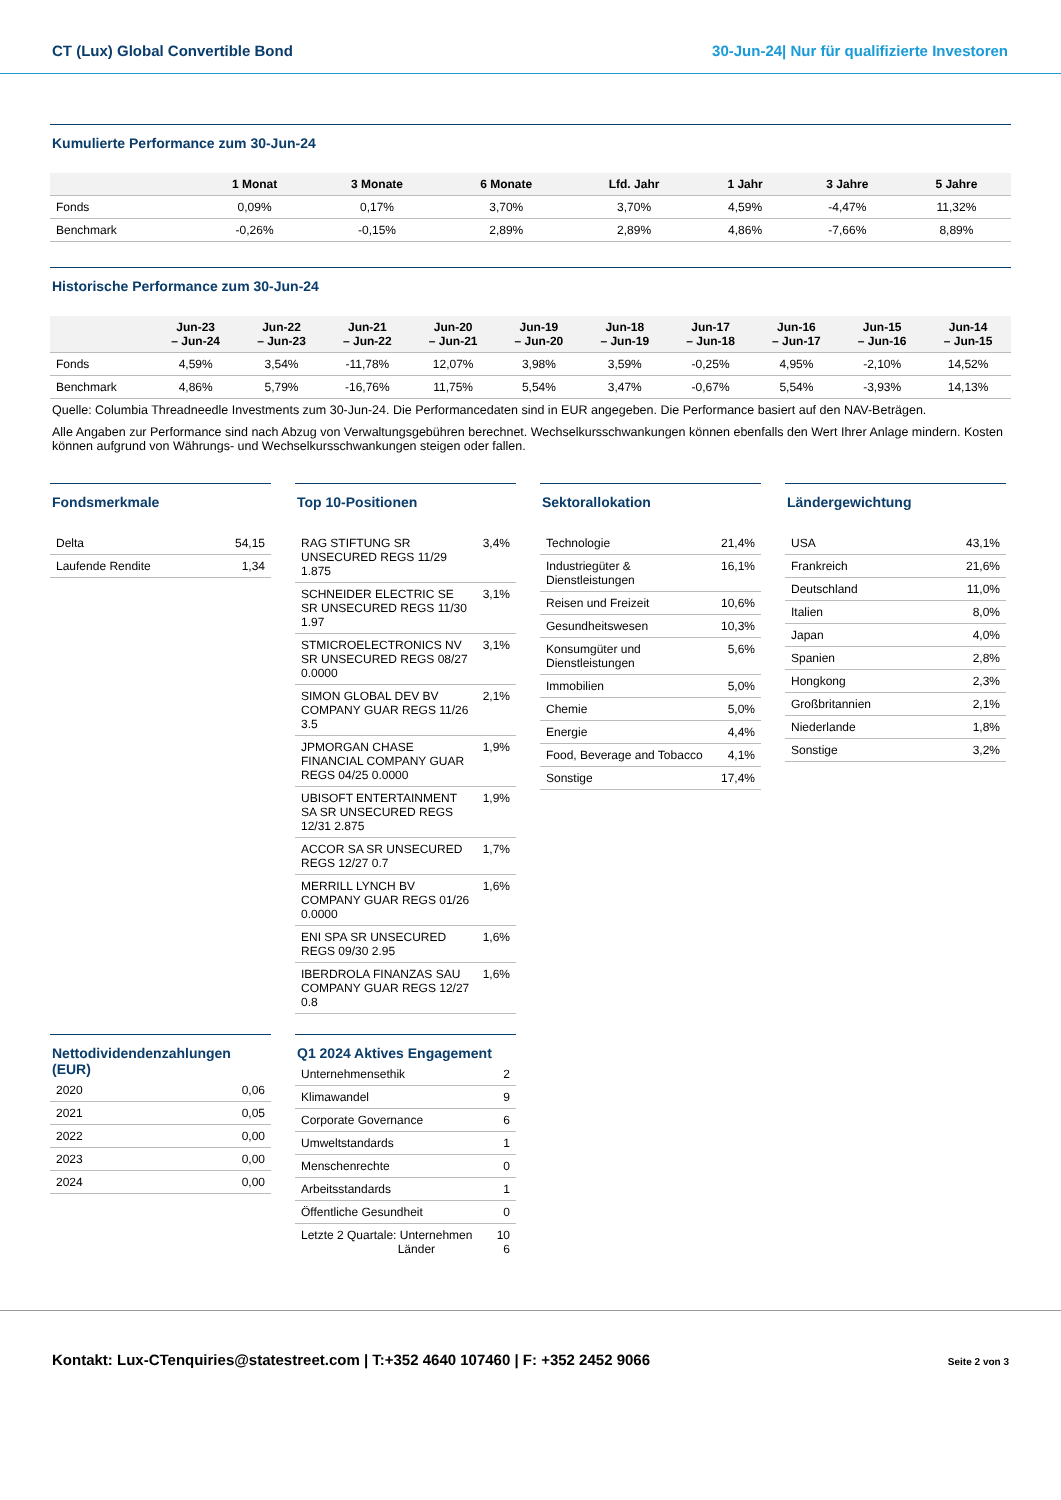CT (Lux) Global Convertible Bond 30-Jun-24| Nur für qualifizierte Investoren
Kumulierte Performance zum 30-Jun-24
| | 1 Monat | 3 Monate | 6 Monate | Lfd. Jahr | 1 Jahr | 3 Jahre | 5 Jahre |
| --- | --- | --- | --- | --- | --- | --- | --- |
| Fonds | 0,09% | 0,17% | 3,70% | 3,70% | 4,59% | -4,47% | 11,32% |
| Benchmark | -0,26% | -0,15% | 2,89% | 2,89% | 4,86% | -7,66% | 8,89% |
Historische Performance zum 30-Jun-24
| | Jun-23 – Jun-24 | Jun-22 – Jun-23 | Jun-21 – Jun-22 | Jun-20 – Jun-21 | Jun-19 – Jun-20 | Jun-18 – Jun-19 | Jun-17 – Jun-18 | Jun-16 – Jun-17 | Jun-15 – Jun-16 | Jun-14 – Jun-15 |
| --- | --- | --- | --- | --- | --- | --- | --- | --- | --- | --- |
| Fonds | 4,59% | 3,54% | -11,78% | 12,07% | 3,98% | 3,59% | -0,25% | 4,95% | -2,10% | 14,52% |
| Benchmark | 4,86% | 5,79% | -16,76% | 11,75% | 5,54% | 3,47% | -0,67% | 5,54% | -3,93% | 14,13% |
Quelle: Columbia Threadneedle Investments zum 30-Jun-24. Die Performancedaten sind in EUR angegeben. Die Performance basiert auf den NAV-Beträgen.
Alle Angaben zur Performance sind nach Abzug von Verwaltungsgebühren berechnet. Wechselkursschwankungen können ebenfalls den Wert Ihrer Anlage mindern. Kosten können aufgrund von Währungs- und Wechselkursschwankungen steigen oder fallen.
Fondsmerkmale
| Delta | 54,15 |
| Laufende Rendite | 1,34 |
Top 10-Positionen
| RAG STIFTUNG SR UNSECURED REGS 11/29 1.875 | 3,4% |
| SCHNEIDER ELECTRIC SE SR UNSECURED REGS 11/30 1.97 | 3,1% |
| STMICROELECTRONICS NV SR UNSECURED REGS 08/27 0.0000 | 3,1% |
| SIMON GLOBAL DEV BV COMPANY GUAR REGS 11/26 3.5 | 2,1% |
| JPMORGAN CHASE FINANCIAL COMPANY GUAR REGS 04/25 0.0000 | 1,9% |
| UBISOFT ENTERTAINMENT SA SR UNSECURED REGS 12/31 2.875 | 1,9% |
| ACCOR SA SR UNSECURED REGS 12/27 0.7 | 1,7% |
| MERRILL LYNCH BV COMPANY GUAR REGS 01/26 0.0000 | 1,6% |
| ENI SPA SR UNSECURED REGS 09/30 2.95 | 1,6% |
| IBERDROLA FINANZAS SAU COMPANY GUAR REGS 12/27 0.8 | 1,6% |
Sektorallokation
| Technologie | 21,4% |
| Industriegüter & Dienstleistungen | 16,1% |
| Reisen und Freizeit | 10,6% |
| Gesundheitswesen | 10,3% |
| Konsumgüter und Dienstleistungen | 5,6% |
| Immobilien | 5,0% |
| Chemie | 5,0% |
| Energie | 4,4% |
| Food, Beverage and Tobacco | 4,1% |
| Sonstige | 17,4% |
Ländergewichtung
| USA | 43,1% |
| Frankreich | 21,6% |
| Deutschland | 11,0% |
| Italien | 8,0% |
| Japan | 4,0% |
| Spanien | 2,8% |
| Hongkong | 2,3% |
| Großbritannien | 2,1% |
| Niederlande | 1,8% |
| Sonstige | 3,2% |
Nettodividendenzahlungen (EUR)
| 2020 | 0,06 |
| 2021 | 0,05 |
| 2022 | 0,00 |
| 2023 | 0,00 |
| 2024 | 0,00 |
Q1 2024 Aktives Engagement
| Unternehmensethik | 2 |
| Klimawandel | 9 |
| Corporate Governance | 6 |
| Umweltstandards | 1 |
| Menschenrechte | 0 |
| Arbeitsstandards | 1 |
| Öffentliche Gesundheit | 0 |
| Letzte 2 Quartale: Unternehmen Länder | 10 6 |
Kontakt: Lux-CTenquiries@statestreet.com | T:+352 4640 107460 | F: +352 2452 9066 Seite 2 von 3